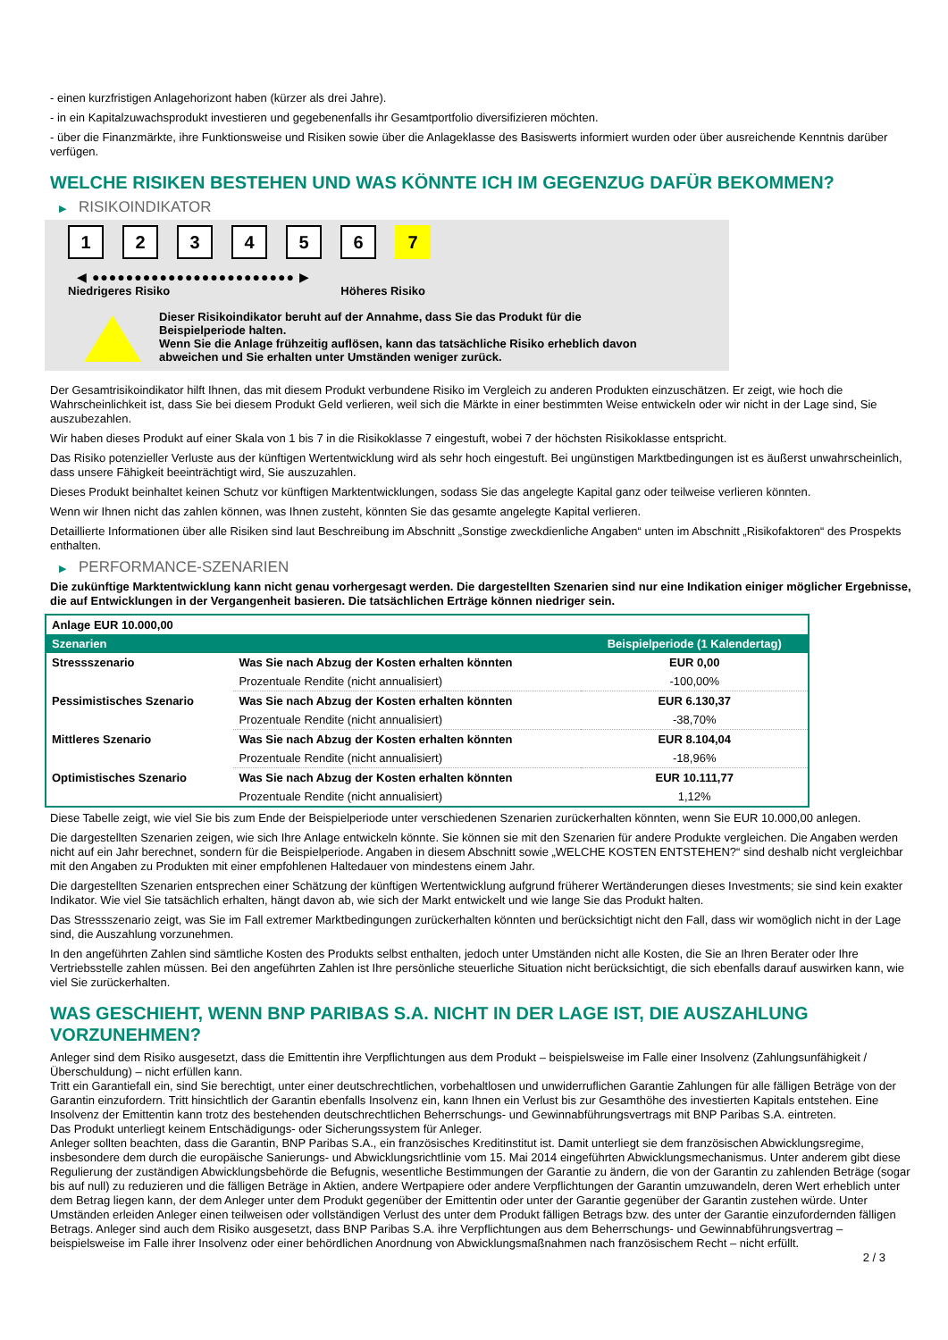- einen kurzfristigen Anlagehorizont haben (kürzer als drei Jahre).
- in ein Kapitalzuwachsprodukt investieren und gegebenenfalls ihr Gesamtportfolio diversifizieren möchten.
- über die Finanzmärkte, ihre Funktionsweise und Risiken sowie über die Anlageklasse des Basiswerts informiert wurden oder über ausreichende Kenntnis darüber verfügen.
WELCHE RISIKEN BESTEHEN UND WAS KÖNNTE ICH IM GEGENZUG DAFÜR BEKOMMEN?
▶ RISIKOINDIKATOR
1 2 3 4 5 6 7
◀ ●●●●●●●●●●●●●●●●●●●●●●●● ▶
Niedrigeres Risiko Höheres Risiko
Dieser Risikoindikator beruht auf der Annahme, dass Sie das Produkt für die
Beispielperiode halten.
Wenn Sie die Anlage frühzeitig auflösen, kann das tatsächliche Risiko erheblich davon
abweichen und Sie erhalten unter Umständen weniger zurück.
Der Gesamtrisikoindikator hilft Ihnen, das mit diesem Produkt verbundene Risiko im Vergleich zu anderen Produkten einzuschätzen. Er zeigt, wie hoch die Wahrscheinlichkeit ist, dass Sie bei diesem Produkt Geld verlieren, weil sich die Märkte in einer bestimmten Weise entwickeln oder wir nicht in der Lage sind, Sie auszubezahlen.
Wir haben dieses Produkt auf einer Skala von 1 bis 7 in die Risikoklasse 7 eingestuft, wobei 7 der höchsten Risikoklasse entspricht.
Das Risiko potenzieller Verluste aus der künftigen Wertentwicklung wird als sehr hoch eingestuft. Bei ungünstigen Marktbedingungen ist es äußerst unwahrscheinlich, dass unsere Fähigkeit beeinträchtigt wird, Sie auszuzahlen.
Dieses Produkt beinhaltet keinen Schutz vor künftigen Marktentwicklungen, sodass Sie das angelegte Kapital ganz oder teilweise verlieren könnten.
Wenn wir Ihnen nicht das zahlen können, was Ihnen zusteht, könnten Sie das gesamte angelegte Kapital verlieren.
Detaillierte Informationen über alle Risiken sind laut Beschreibung im Abschnitt „Sonstige zweckdienliche Angaben“ unten im Abschnitt „Risikofaktoren“ des Prospekts enthalten.
▶ PERFORMANCE-SZENARIEN
Die zukünftige Marktentwicklung kann nicht genau vorhergesagt werden. Die dargestellten Szenarien sind nur eine Indikation einiger möglicher Ergebnisse, die auf Entwicklungen in der Vergangenheit basieren. Die tatsächlichen Erträge können niedriger sein.
| Anlage EUR 10.000,00 | | |
| --- | --- | --- |
| Szenarien | | Beispielperiode (1 Kalendertag) |
| Stressszenario | Was Sie nach Abzug der Kosten erhalten könnten | EUR 0,00 |
| | Prozentuale Rendite (nicht annualisiert) | -100,00% |
| Pessimistisches Szenario | Was Sie nach Abzug der Kosten erhalten könnten | EUR 6.130,37 |
| | Prozentuale Rendite (nicht annualisiert) | -38,70% |
| Mittleres Szenario | Was Sie nach Abzug der Kosten erhalten könnten | EUR 8.104,04 |
| | Prozentuale Rendite (nicht annualisiert) | -18,96% |
| Optimistisches Szenario | Was Sie nach Abzug der Kosten erhalten könnten | EUR 10.111,77 |
| | Prozentuale Rendite (nicht annualisiert) | 1,12% |
Diese Tabelle zeigt, wie viel Sie bis zum Ende der Beispielperiode unter verschiedenen Szenarien zurückerhalten könnten, wenn Sie EUR 10.000,00 anlegen.
Die dargestellten Szenarien zeigen, wie sich Ihre Anlage entwickeln könnte. Sie können sie mit den Szenarien für andere Produkte vergleichen. Die Angaben werden nicht auf ein Jahr berechnet, sondern für die Beispielperiode. Angaben in diesem Abschnitt sowie „WELCHE KOSTEN ENTSTEHEN?“ sind deshalb nicht vergleichbar mit den Angaben zu Produkten mit einer empfohlenen Haltedauer von mindestens einem Jahr.
Die dargestellten Szenarien entsprechen einer Schätzung der künftigen Wertentwicklung aufgrund früherer Wertänderungen dieses Investments; sie sind kein exakter Indikator. Wie viel Sie tatsächlich erhalten, hängt davon ab, wie sich der Markt entwickelt und wie lange Sie das Produkt halten.
Das Stressszenario zeigt, was Sie im Fall extremer Marktbedingungen zurückerhalten könnten und berücksichtigt nicht den Fall, dass wir womöglich nicht in der Lage sind, die Auszahlung vorzunehmen.
In den angeführten Zahlen sind sämtliche Kosten des Produkts selbst enthalten, jedoch unter Umständen nicht alle Kosten, die Sie an Ihren Berater oder Ihre Vertriebsstelle zahlen müssen. Bei den angeführten Zahlen ist Ihre persönliche steuerliche Situation nicht berücksichtigt, die sich ebenfalls darauf auswirken kann, wie viel Sie zurückerhalten.
WAS GESCHIEHT, WENN BNP PARIBAS S.A. NICHT IN DER LAGE IST, DIE AUSZAHLUNG VORZUNEHMEN?
Anleger sind dem Risiko ausgesetzt, dass die Emittentin ihre Verpflichtungen aus dem Produkt – beispielsweise im Falle einer Insolvenz (Zahlungsunfähigkeit / Überschuldung) – nicht erfüllen kann.
Tritt ein Garantiefall ein, sind Sie berechtigt, unter einer deutschrechtlichen, vorbehaltlosen und unwiderruflichen Garantie Zahlungen für alle fälligen Beträge von der Garantin einzufordern. Tritt hinsichtlich der Garantin ebenfalls Insolvenz ein, kann Ihnen ein Verlust bis zur Gesamthöhe des investierten Kapitals entstehen. Eine Insolvenz der Emittentin kann trotz des bestehenden deutschrechtlichen Beherrschungs- und Gewinnabführungsvertrags mit BNP Paribas S.A. eintreten.
Das Produkt unterliegt keinem Entschädigungs- oder Sicherungssystem für Anleger.
Anleger sollten beachten, dass die Garantin, BNP Paribas S.A., ein französisches Kreditinstitut ist. Damit unterliegt sie dem französischen Abwicklungsregime, insbesondere dem durch die europäische Sanierungs- und Abwicklungsrichtlinie vom 15. Mai 2014 eingeführten Abwicklungsmechanismus. Unter anderem gibt diese Regulierung der zuständigen Abwicklungsbehörde die Befugnis, wesentliche Bestimmungen der Garantie zu ändern, die von der Garantin zu zahlenden Beträge (sogar bis auf null) zu reduzieren und die fälligen Beträge in Aktien, andere Wertpapiere oder andere Verpflichtungen der Garantin umzuwandeln, deren Wert erheblich unter dem Betrag liegen kann, der dem Anleger unter dem Produkt gegenüber der Emittentin oder unter der Garantie gegenüber der Garantin zustehen würde. Unter Umständen erleiden Anleger einen teilweisen oder vollständigen Verlust des unter dem Produkt fälligen Betrags bzw. des unter der Garantie einzufordernden fälligen Betrags. Anleger sind auch dem Risiko ausgesetzt, dass BNP Paribas S.A. ihre Verpflichtungen aus dem Beherrschungs- und Gewinnabführungsvertrag – beispielsweise im Falle ihrer Insolvenz oder einer behördlichen Anordnung von Abwicklungsmaßnahmen nach französischem Recht – nicht erfüllt.
2 / 3